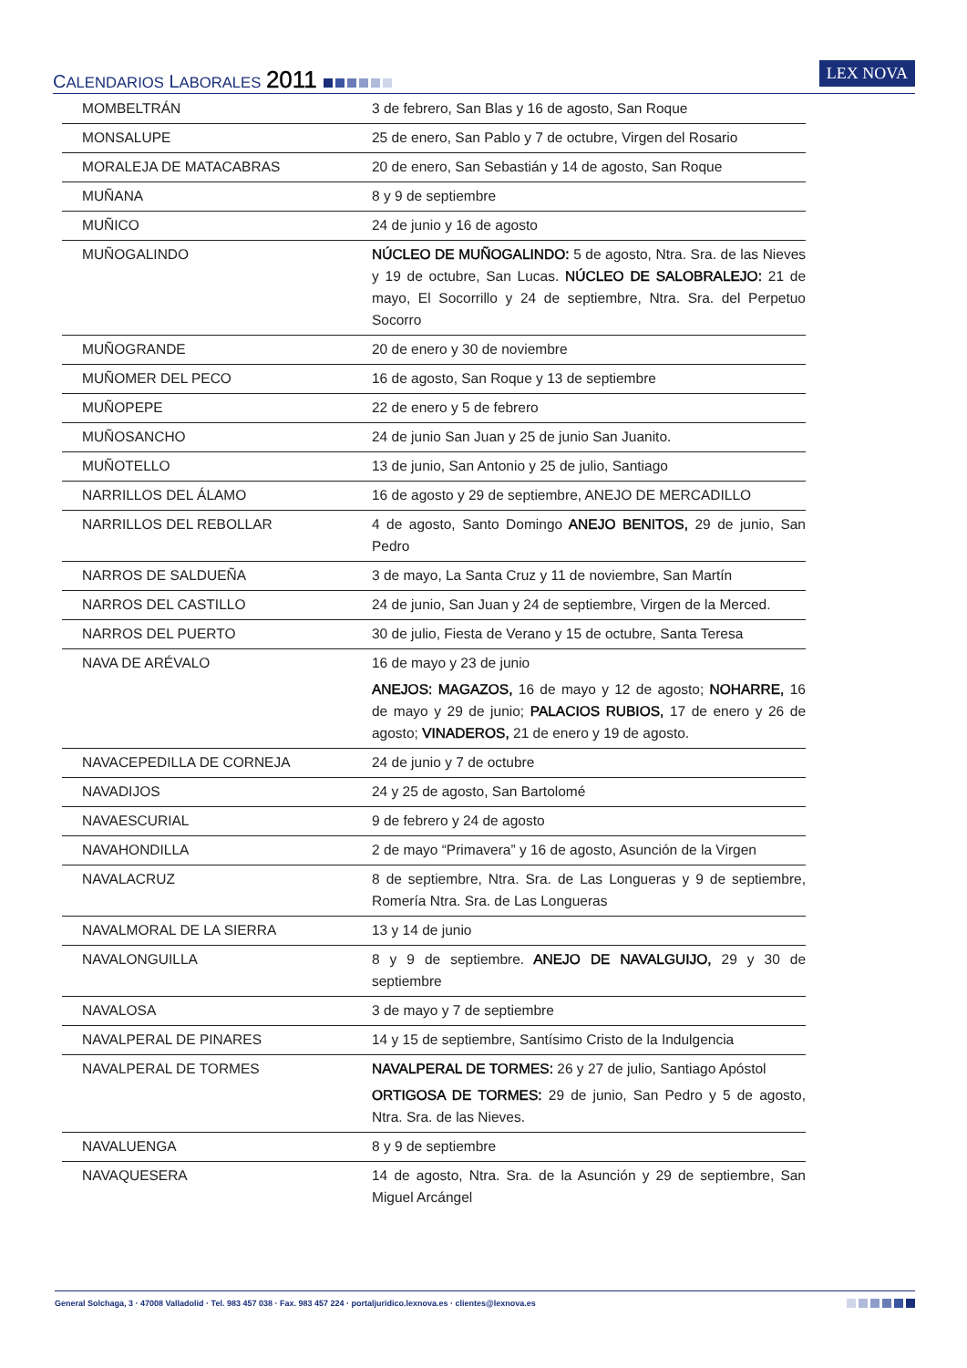CALENDARIOS LABORALES 2011
LEX NOVA
| MOMBELTRÁN | 3 de febrero, San Blas y 16 de agosto, San Roque |
| MONSALUPE | 25 de enero, San Pablo y 7 de octubre, Virgen del Rosario |
| MORALEJA DE MATACABRAS | 20 de enero, San Sebastián y 14 de agosto, San Roque |
| MUÑANA | 8 y 9 de septiembre |
| MUÑICO | 24 de junio y 16 de agosto |
| MUÑOGALINDO | NÚCLEO DE MUÑOGALINDO: 5 de agosto, Ntra. Sra. de las Nieves y 19 de octubre, San Lucas. NÚCLEO DE SALOBRALEJO: 21 de mayo, El Socorrillo y 24 de septiembre, Ntra. Sra. del Perpetuo Socorro |
| MUÑOGRANDE | 20 de enero y 30 de noviembre |
| MUÑOMER DEL PECO | 16 de agosto, San Roque y 13 de septiembre |
| MUÑOPEPE | 22 de enero y 5 de febrero |
| MUÑOSANCHO | 24 de junio San Juan y 25 de junio San Juanito. |
| MUÑOTELLO | 13 de junio, San Antonio y 25 de julio, Santiago |
| NARRILLOS DEL ÁLAMO | 16 de agosto y 29 de septiembre, ANEJO DE MERCADILLO |
| NARRILLOS DEL REBOLLAR | 4 de agosto, Santo Domingo ANEJO BENITOS, 29 de junio, San Pedro |
| NARROS DE SALDUEÑA | 3 de mayo, La Santa Cruz y 11 de noviembre, San Martín |
| NARROS DEL CASTILLO | 24 de junio, San Juan y 24 de septiembre, Virgen de la Merced. |
| NARROS DEL PUERTO | 30 de julio, Fiesta de Verano y 15 de octubre, Santa Teresa |
| NAVA DE ARÉVALO | 16 de mayo y 23 de junio ANEJOS: MAGAZOS, 16 de mayo y 12 de agosto; NOHARRE, 16 de mayo y 29 de junio; PALACIOS RUBIOS, 17 de enero y 26 de agosto; VINADEROS, 21 de enero y 19 de agosto. |
| NAVACEPEDILLA DE CORNEJA | 24 de junio y 7 de octubre |
| NAVADIJOS | 24 y 25 de agosto, San Bartolomé |
| NAVAESCURIAL | 9 de febrero y 24 de agosto |
| NAVAHONDILLA | 2 de mayo “Primavera” y 16 de agosto, Asunción de la Virgen |
| NAVALACRUZ | 8 de septiembre, Ntra. Sra. de Las Longueras y 9 de septiembre, Romería Ntra. Sra. de Las Longueras |
| NAVALMORAL DE LA SIERRA | 13 y 14 de junio |
| NAVALONGUILLA | 8 y 9 de septiembre. ANEJO DE NAVALGUIJO, 29 y 30 de septiembre |
| NAVALOSA | 3 de mayo y 7 de septiembre |
| NAVALPERAL DE PINARES | 14 y 15 de septiembre, Santísimo Cristo de la Indulgencia |
| NAVALPERAL DE TORMES | NAVALPERAL DE TORMES: 26 y 27 de julio, Santiago Apóstol ORTIGOSA DE TORMES: 29 de junio, San Pedro y 5 de agosto, Ntra. Sra. de las Nieves. |
| NAVALUENGA | 8 y 9 de septiembre |
| NAVAQUESERA | 14 de agosto, Ntra. Sra. de la Asunción y 29 de septiembre, San Miguel Arcángel |
General Solchaga, 3 · 47008 Valladolid · Tel. 983 457 038 · Fax. 983 457 224 · portaljuridico.lexnova.es · clientes@lexnova.es